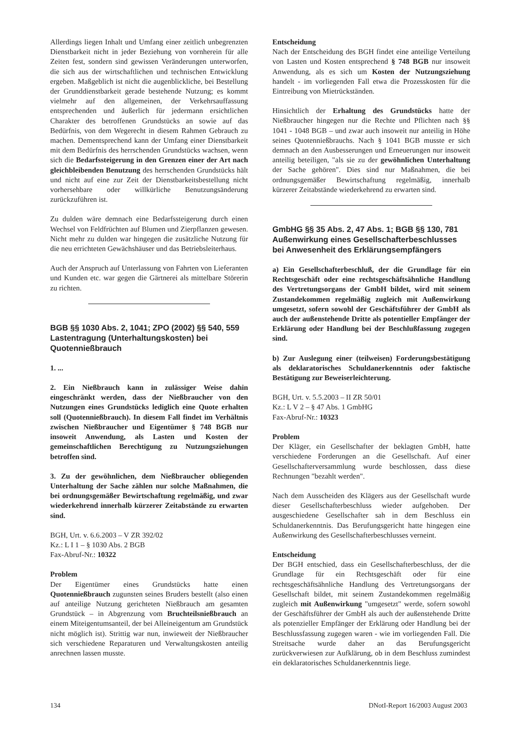Allerdings liegen Inhalt und Umfang einer zeitlich unbegrenzten Dienstbarkeit nicht in jeder Beziehung von vornherein für alle Zeiten fest, sondern sind gewissen Veränderungen unterworfen, die sich aus der wirtschaftlichen und technischen Entwicklung ergeben. Maßgeblich ist nicht die augenblickliche, bei Bestellung der Grunddienstbarkeit gerade bestehende Nutzung; es kommt vielmehr auf den allgemeinen, der Verkehrsauffassung entsprechenden und äußerlich für jedermann ersichtlichen Charakter des betroffenen Grundstücks an sowie auf das Bedürfnis, von dem Wegerecht in diesem Rahmen Gebrauch zu machen. Dementsprechend kann der Umfang einer Dienstbarkeit mit dem Bedürfnis des herrschenden Grundstücks wachsen, wenn sich die Bedarfssteigerung in den Grenzen einer der Art nach gleichbleibenden Benutzung des herrschenden Grundstücks hält und nicht auf eine zur Zeit der Dienstbarkeitsbestellung nicht vorhersehbare oder willkürliche Benutzungsänderung zurückzuführen ist.
Zu dulden wäre demnach eine Bedarfssteigerung durch einen Wechsel von Feldfrüchten auf Blumen und Zierpflanzen gewesen. Nicht mehr zu dulden war hingegen die zusätzliche Nutzung für die neu errichteten Gewächshäuser und das Betriebsleiterhaus.
Auch der Anspruch auf Unterlassung von Fahrten von Lieferanten und Kunden etc. war gegen die Gärtnerei als mittelbare Störerin zu richten.
BGB §§ 1030 Abs. 2, 1041; ZPO (2002) §§ 540, 559
Lastentragung (Unterhaltungskosten) bei Quotennießbrauch
1. ...
2. Ein Nießbrauch kann in zulässiger Weise dahin eingeschränkt werden, dass der Nießbraucher von den Nutzungen eines Grundstücks lediglich eine Quote erhalten soll (Quotennießbrauch). In diesem Fall findet im Verhältnis zwischen Nießbraucher und Eigentümer § 748 BGB nur insoweit Anwendung, als Lasten und Kosten der gemeinschaftlichen Berechtigung zu Nutzungsziehungen betroffen sind.
3. Zu der gewöhnlichen, dem Nießbraucher obliegenden Unterhaltung der Sache zählen nur solche Maßnahmen, die bei ordnungsgemäßer Bewirtschaftung regelmäßig, und zwar wiederkehrend innerhalb kürzerer Zeitabstände zu erwarten sind.
BGH, Urt. v. 6.6.2003 – V ZR 392/02
Kz.: L I 1 – § 1030 Abs. 2 BGB
Fax-Abruf-Nr.: 10322
Problem
Der Eigentümer eines Grundstücks hatte einen Quotennießbrauch zugunsten seines Bruders bestellt (also einen auf anteilige Nutzung gerichteten Nießbrauch am gesamten Grundstück – in Abgrenzung vom Bruchteilsnießbrauch an einem Miteigentumsanteil, der bei Alleineigentum am Grundstück nicht möglich ist). Strittig war nun, inwieweit der Nießbraucher sich verschiedene Reparaturen und Verwaltungskosten anteilig anrechnen lassen musste.
Entscheidung
Nach der Entscheidung des BGH findet eine anteilige Verteilung von Lasten und Kosten entsprechend § 748 BGB nur insoweit Anwendung, als es sich um Kosten der Nutzungsziehung handelt - im vorliegenden Fall etwa die Prozesskosten für die Eintreibung von Mietrückständen.
Hinsichtlich der Erhaltung des Grundstücks hatte der Nießbraucher hingegen nur die Rechte und Pflichten nach §§ 1041 - 1048 BGB – und zwar auch insoweit nur anteilig in Höhe seines Quotennießbrauchs. Nach § 1041 BGB musste er sich demnach an den Ausbesserungen und Erneuerungen nur insoweit anteilig beteiligen, "als sie zu der gewöhnlichen Unterhaltung der Sache gehören". Dies sind nur Maßnahmen, die bei ordnungsgemäßer Bewirtschaftung regelmäßig, innerhalb kürzerer Zeitabstände wiederkehrend zu erwarten sind.
GmbHG §§ 35 Abs. 2, 47 Abs. 1; BGB §§ 130, 781
Außenwirkung eines Gesellschafterbeschlusses bei Anwesenheit des Erklärungsempfängers
a) Ein Gesellschafterbeschluß, der die Grundlage für ein Rechtsgeschäft oder eine rechtsgeschäftsähnliche Handlung des Vertretungsorgans der GmbH bildet, wird mit seinem Zustandekommen regelmäßig zugleich mit Außenwirkung umgesetzt, sofern sowohl der Geschäftsführer der GmbH als auch der außenstehende Dritte als potentieller Empfänger der Erklärung oder Handlung bei der Beschlußfassung zugegen sind.
b) Zur Auslegung einer (teilweisen) Forderungsbestätigung als deklaratorisches Schuldanerkenntnis oder faktische Bestätigung zur Beweiserleichterung.
BGH, Urt. v. 5.5.2003 – II ZR 50/01
Kz.: L V 2 – § 47 Abs. 1 GmbHG
Fax-Abruf-Nr.: 10323
Problem
Der Kläger, ein Gesellschafter der beklagten GmbH, hatte verschiedene Forderungen an die Gesellschaft. Auf einer Gesellschafterversammlung wurde beschlossen, dass diese Rechnungen "bezahlt werden".
Nach dem Ausscheiden des Klägers aus der Gesellschaft wurde dieser Gesellschafterbeschluss wieder aufgehoben. Der ausgeschiedene Gesellschafter sah in dem Beschluss ein Schuldanerkenntnis. Das Berufungsgericht hatte hingegen eine Außenwirkung des Gesellschafterbeschlusses verneint.
Entscheidung
Der BGH entschied, dass ein Gesellschafterbeschluss, der die Grundlage für ein Rechtsgeschäft oder für eine rechtsgeschäftsähnliche Handlung des Vertretungsorgans der Gesellschaft bildet, mit seinem Zustandekommen regelmäßig zugleich mit Außenwirkung "umgesetzt" werde, sofern sowohl der Geschäftsführer der GmbH als auch der außenstehende Dritte als potenzieller Empfänger der Erklärung oder Handlung bei der Beschlussfassung zugegen waren - wie im vorliegenden Fall. Die Streitsache wurde daher an das Berufungsgericht zurückverwiesen zur Aufklärung, ob in dem Beschluss zumindest ein deklaratorisches Schuldanerkenntnis liege.
134 DNotI-Report 16/2003 August 2003